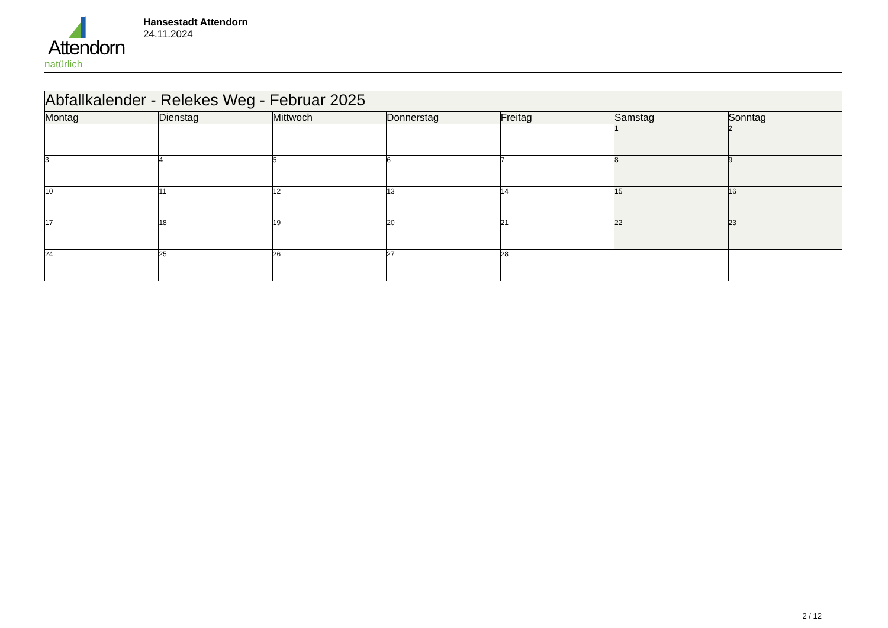Attendorn
natürlich
Hansestadt Attendorn
24.11.2024
| Abfallkalender - Relekes Weg - Februar 2025 | | | | | | |
| --- | --- | --- | --- | --- | --- | --- |
| Montag | Dienstag | Mittwoch | Donnerstag | Freitag | Samstag | Sonntag |
| | | | | | 1 | 2 |
| 3 | 4 | 5 | 6 | 7 | 8 | 9 |
| 10 | 11 | 12 | 13 | 14 | 15 | 16 |
| 17 | 18 | 19 | 20 | 21 | 22 | 23 |
| 24 | 25 | 26 | 27 | 28 | | |
2 / 12